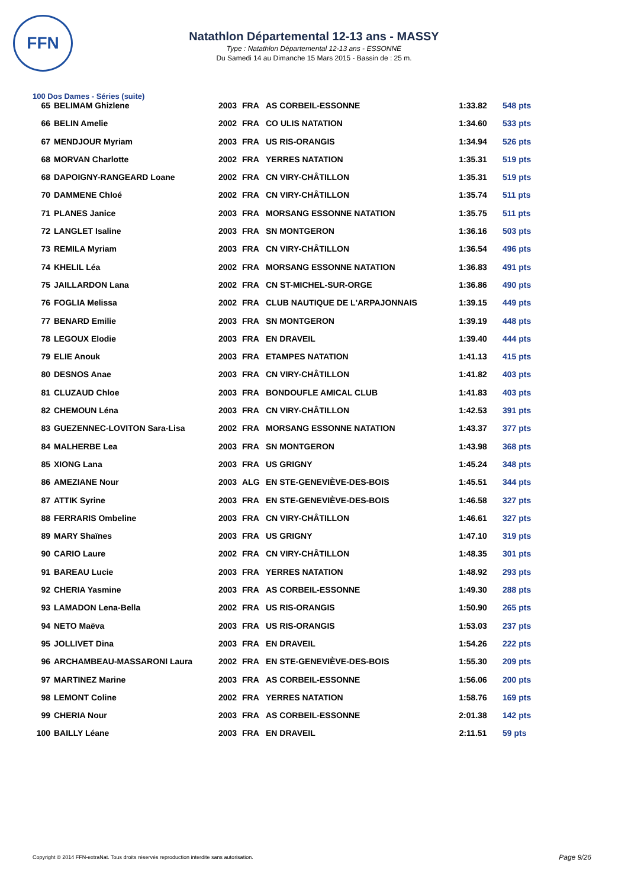FFN
Natathlon Départemental 12-13 ans - MASSY
Type : Natathlon Départemental 12-13 ans - ESSONNE
Du Samedi 14 au Dimanche 15 Mars 2015 - Bassin de : 25 m.
100 Dos Dames - Séries (suite)
| 65 | BELIMAM Ghizlene | 2003 | FRA | AS CORBEIL-ESSONNE | 1:33.82 | 548 pts |
| 66 | BELIN Amelie | 2002 | FRA | CO ULIS NATATION | 1:34.60 | 533 pts |
| 67 | MENDJOUR Myriam | 2003 | FRA | US RIS-ORANGIS | 1:34.94 | 526 pts |
| 68 | MORVAN Charlotte | 2002 | FRA | YERRES NATATION | 1:35.31 | 519 pts |
| 68 | DAPOIGNY-RANGEARD Loane | 2002 | FRA | CN VIRY-CHÂTILLON | 1:35.31 | 519 pts |
| 70 | DAMMENE Chloé | 2002 | FRA | CN VIRY-CHÂTILLON | 1:35.74 | 511 pts |
| 71 | PLANES Janice | 2003 | FRA | MORSANG ESSONNE NATATION | 1:35.75 | 511 pts |
| 72 | LANGLET Isaline | 2003 | FRA | SN MONTGERON | 1:36.16 | 503 pts |
| 73 | REMILA Myriam | 2003 | FRA | CN VIRY-CHÂTILLON | 1:36.54 | 496 pts |
| 74 | KHELIL Léa | 2002 | FRA | MORSANG ESSONNE NATATION | 1:36.83 | 491 pts |
| 75 | JAILLARDON Lana | 2002 | FRA | CN ST-MICHEL-SUR-ORGE | 1:36.86 | 490 pts |
| 76 | FOGLIA Melissa | 2002 | FRA | CLUB NAUTIQUE DE L'ARPAJONNAIS | 1:39.15 | 449 pts |
| 77 | BENARD Emilie | 2003 | FRA | SN MONTGERON | 1:39.19 | 448 pts |
| 78 | LEGOUX Elodie | 2003 | FRA | EN DRAVEIL | 1:39.40 | 444 pts |
| 79 | ELIE Anouk | 2003 | FRA | ETAMPES NATATION | 1:41.13 | 415 pts |
| 80 | DESNOS Anae | 2003 | FRA | CN VIRY-CHÂTILLON | 1:41.82 | 403 pts |
| 81 | CLUZAUD Chloe | 2003 | FRA | BONDOUFLE AMICAL CLUB | 1:41.83 | 403 pts |
| 82 | CHEMOUN Léna | 2003 | FRA | CN VIRY-CHÂTILLON | 1:42.53 | 391 pts |
| 83 | GUEZENNEC-LOVITON Sara-Lisa | 2002 | FRA | MORSANG ESSONNE NATATION | 1:43.37 | 377 pts |
| 84 | MALHERBE Lea | 2003 | FRA | SN MONTGERON | 1:43.98 | 368 pts |
| 85 | XIONG Lana | 2003 | FRA | US GRIGNY | 1:45.24 | 348 pts |
| 86 | AMEZIANE Nour | 2003 | ALG | EN STE-GENEVIÈVE-DES-BOIS | 1:45.51 | 344 pts |
| 87 | ATTIK Syrine | 2003 | FRA | EN STE-GENEVIÈVE-DES-BOIS | 1:46.58 | 327 pts |
| 88 | FERRARIS Ombeline | 2003 | FRA | CN VIRY-CHÂTILLON | 1:46.61 | 327 pts |
| 89 | MARY Shaïnes | 2003 | FRA | US GRIGNY | 1:47.10 | 319 pts |
| 90 | CARIO Laure | 2002 | FRA | CN VIRY-CHÂTILLON | 1:48.35 | 301 pts |
| 91 | BAREAU Lucie | 2003 | FRA | YERRES NATATION | 1:48.92 | 293 pts |
| 92 | CHERIA Yasmine | 2003 | FRA | AS CORBEIL-ESSONNE | 1:49.30 | 288 pts |
| 93 | LAMADON Lena-Bella | 2002 | FRA | US RIS-ORANGIS | 1:50.90 | 265 pts |
| 94 | NETO Maëva | 2003 | FRA | US RIS-ORANGIS | 1:53.03 | 237 pts |
| 95 | JOLLIVET Dina | 2003 | FRA | EN DRAVEIL | 1:54.26 | 222 pts |
| 96 | ARCHAMBEAU-MASSARONI Laura | 2002 | FRA | EN STE-GENEVIÈVE-DES-BOIS | 1:55.30 | 209 pts |
| 97 | MARTINEZ Marine | 2003 | FRA | AS CORBEIL-ESSONNE | 1:56.06 | 200 pts |
| 98 | LEMONT Coline | 2002 | FRA | YERRES NATATION | 1:58.76 | 169 pts |
| 99 | CHERIA Nour | 2003 | FRA | AS CORBEIL-ESSONNE | 2:01.38 | 142 pts |
| 100 | BAILLY Léane | 2003 | FRA | EN DRAVEIL | 2:11.51 | 59 pts |
Copyright © 2014 FFN-extraNat. Tous droits réservés reproduction interdite sans autorisation.
Page 9/26